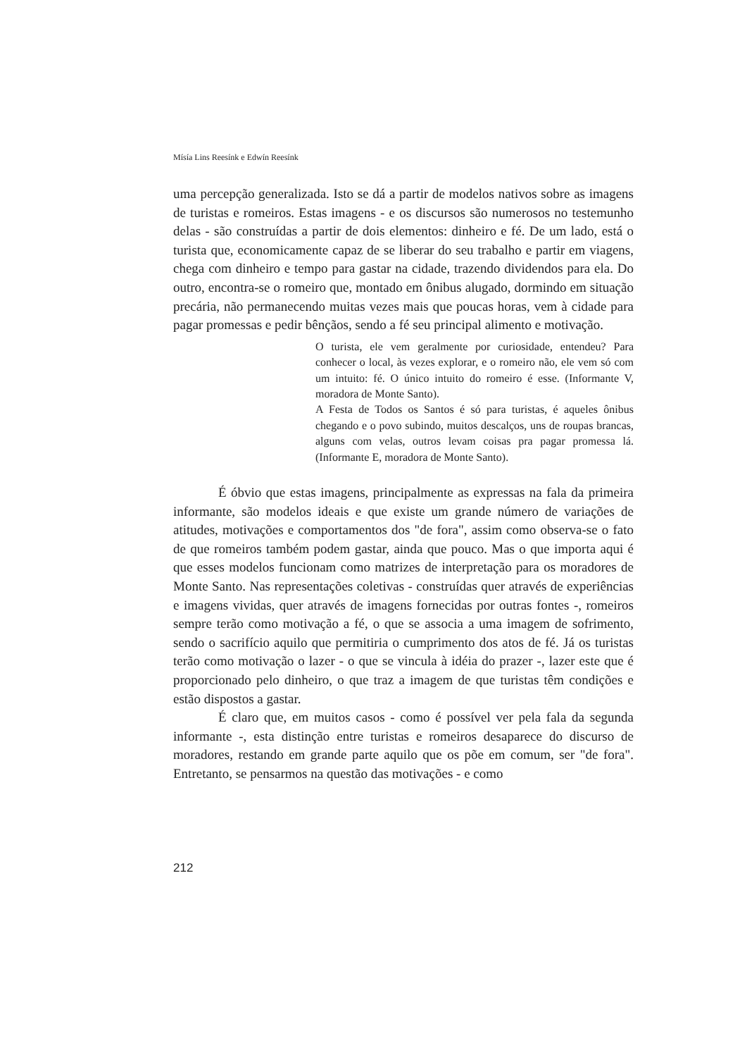Mísía Lins Reesínk e Edwín Reesínk
uma percepção generalizada. Isto se dá a partir de modelos nativos sobre as imagens de turistas e romeiros. Estas imagens - e os discursos são numerosos no testemunho delas - são construídas a partir de dois elementos: dinheiro e fé. De um lado, está o turista que, economicamente capaz de se liberar do seu trabalho e partir em viagens, chega com dinheiro e tempo para gastar na cidade, trazendo dividendos para ela. Do outro, encontra-se o romeiro que, montado em ônibus alugado, dormindo em situação precária, não permanecendo muitas vezes mais que poucas horas, vem à cidade para pagar promessas e pedir bênçãos, sendo a fé seu principal alimento e motivação.
O turista, ele vem geralmente por curiosidade, entendeu? Para conhecer o local, às vezes explorar, e o romeiro não, ele vem só com um intuito: fé. O único intuito do romeiro é esse. (Informante V, moradora de Monte Santo).
A Festa de Todos os Santos é só para turistas, é aqueles ônibus chegando e o povo subindo, muitos descalços, uns de roupas brancas, alguns com velas, outros levam coisas pra pagar promessa lá. (Informante E, moradora de Monte Santo).
É óbvio que estas imagens, principalmente as expressas na fala da primeira informante, são modelos ideais e que existe um grande número de variações de atitudes, motivações e comportamentos dos "de fora", assim como observa-se o fato de que romeiros também podem gastar, ainda que pouco. Mas o que importa aqui é que esses modelos funcionam como matrizes de interpretação para os moradores de Monte Santo. Nas representações coletivas - construídas quer através de experiências e imagens vividas, quer através de imagens fornecidas por outras fontes -, romeiros sempre terão como motivação a fé, o que se associa a uma imagem de sofrimento, sendo o sacrifício aquilo que permitiria o cumprimento dos atos de fé. Já os turistas terão como motivação o lazer - o que se vincula à idéia do prazer -, lazer este que é proporcionado pelo dinheiro, o que traz a imagem de que turistas têm condições e estão dispostos a gastar.
É claro que, em muitos casos - como é possível ver pela fala da segunda informante -, esta distinção entre turistas e romeiros desaparece do discurso de moradores, restando em grande parte aquilo que os põe em comum, ser "de fora". Entretanto, se pensarmos na questão das motivações - e como
212